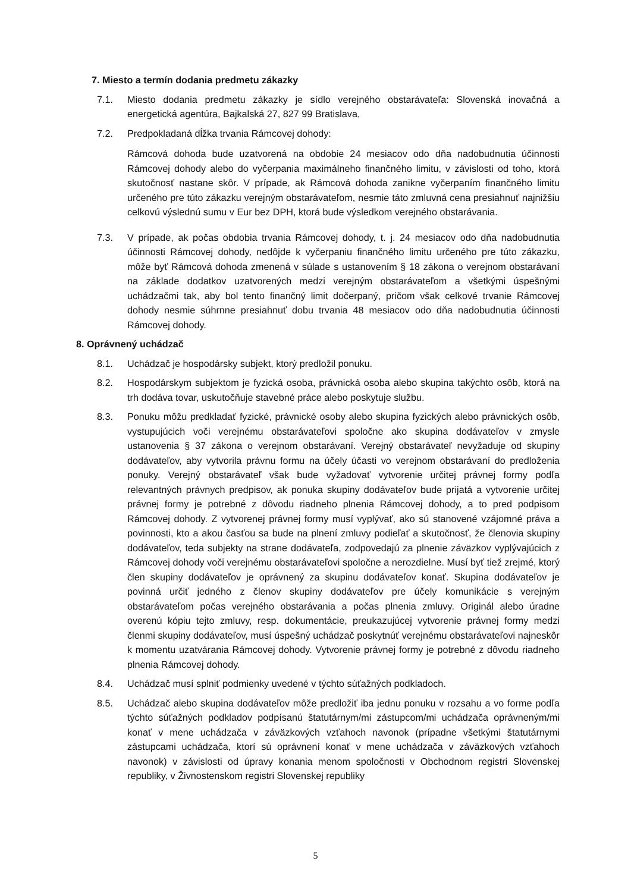7. Miesto a termín dodania predmetu zákazky
7.1. Miesto dodania predmetu zákazky je sídlo verejného obstarávateľa: Slovenská inovačná a energetická agentúra, Bajkalská 27, 827 99 Bratislava,
7.2. Predpokladaná dĺžka trvania Rámcovej dohody:
Rámcová dohoda bude uzatvorená na obdobie 24 mesiacov odo dňa nadobudnutia účinnosti Rámcovej dohody alebo do vyčerpania maximálneho finančného limitu, v závislosti od toho, ktorá skutočnosť nastane skôr. V prípade, ak Rámcová dohoda zanikne vyčerpaním finančného limitu určeného pre túto zákazku verejným obstarávateľom, nesmie táto zmluvná cena presiahnuť najnižšiu celkovú výslednú sumu v Eur bez DPH, ktorá bude výsledkom verejného obstarávania.
7.3. V prípade, ak počas obdobia trvania Rámcovej dohody, t. j. 24 mesiacov odo dňa nadobudnutia účinnosti Rámcovej dohody, nedôjde k vyčerpaniu finančného limitu určeného pre túto zákazku, môže byť Rámcová dohoda zmenená v súlade s ustanovením § 18 zákona o verejnom obstarávaní na základe dodatkov uzatvorených medzi verejným obstarávateľom a všetkými úspešnými uchádzačmi tak, aby bol tento finančný limit dočerpaný, pričom však celkové trvanie Rámcovej dohody nesmie súhrnne presiahnuť dobu trvania 48 mesiacov odo dňa nadobudnutia účinnosti Rámcovej dohody.
8. Oprávnený uchádzač
8.1. Uchádzač je hospodársky subjekt, ktorý predložil ponuku.
8.2. Hospodárskym subjektom je fyzická osoba, právnická osoba alebo skupina takýchto osôb, ktorá na trh dodáva tovar, uskutočňuje stavebné práce alebo poskytuje službu.
8.3. Ponuku môžu predkladať fyzické, právnické osoby alebo skupina fyzických alebo právnických osôb, vystupujúcich voči verejnému obstarávateľovi spoločne ako skupina dodávateľov v zmysle ustanovenia § 37 zákona o verejnom obstarávaní. Verejný obstarávateľ nevyžaduje od skupiny dodávateľov, aby vytvorila právnu formu na účely účasti vo verejnom obstarávaní do predloženia ponuky. Verejný obstarávateľ však bude vyžadovať vytvorenie určitej právnej formy podľa relevantných právnych predpisov, ak ponuka skupiny dodávateľov bude prijatá a vytvorenie určitej právnej formy je potrebné z dôvodu riadneho plnenia Rámcovej dohody, a to pred podpisom Rámcovej dohody. Z vytvorenej právnej formy musí vyplývať, ako sú stanovené vzájomné práva a povinnosti, kto a akou časťou sa bude na plnení zmluvy podieľať a skutočnosť, že členovia skupiny dodávateľov, teda subjekty na strane dodávateľa, zodpovedajú za plnenie záväzkov vyplývajúcich z Rámcovej dohody voči verejnému obstarávateľovi spoločne a nerozdielne. Musí byť tiež zrejmé, ktorý člen skupiny dodávateľov je oprávnený za skupinu dodávateľov konať. Skupina dodávateľov je povinná určiť jedného z členov skupiny dodávateľov pre účely komunikácie s verejným obstarávateľom počas verejného obstarávania a počas plnenia zmluvy. Originál alebo úradne overenú kópiu tejto zmluvy, resp. dokumentácie, preukazujúcej vytvorenie právnej formy medzi členmi skupiny dodávateľov, musí úspešný uchádzač poskytnúť verejnému obstarávateľovi najneskôr k momentu uzatvárania Rámcovej dohody. Vytvorenie právnej formy je potrebné z dôvodu riadneho plnenia Rámcovej dohody.
8.4. Uchádzač musí splniť podmienky uvedené v týchto súťažných podkladoch.
8.5. Uchádzač alebo skupina dodávateľov môže predložiť iba jednu ponuku v rozsahu a vo forme podľa týchto súťažných podkladov podpísanú štatutárnym/mi zástupcom/mi uchádzača oprávneným/mi konať v mene uchádzača v záväzkových vzťahoch navonok (prípadne všetkými štatutárnymi zástupcami uchádzača, ktorí sú oprávnení konať v mene uchádzača v záväzkových vzťahoch navonok) v závislosti od úpravy konania menom spoločnosti v Obchodnom registri Slovenskej republiky, v Živnostenskom registri Slovenskej republiky
5